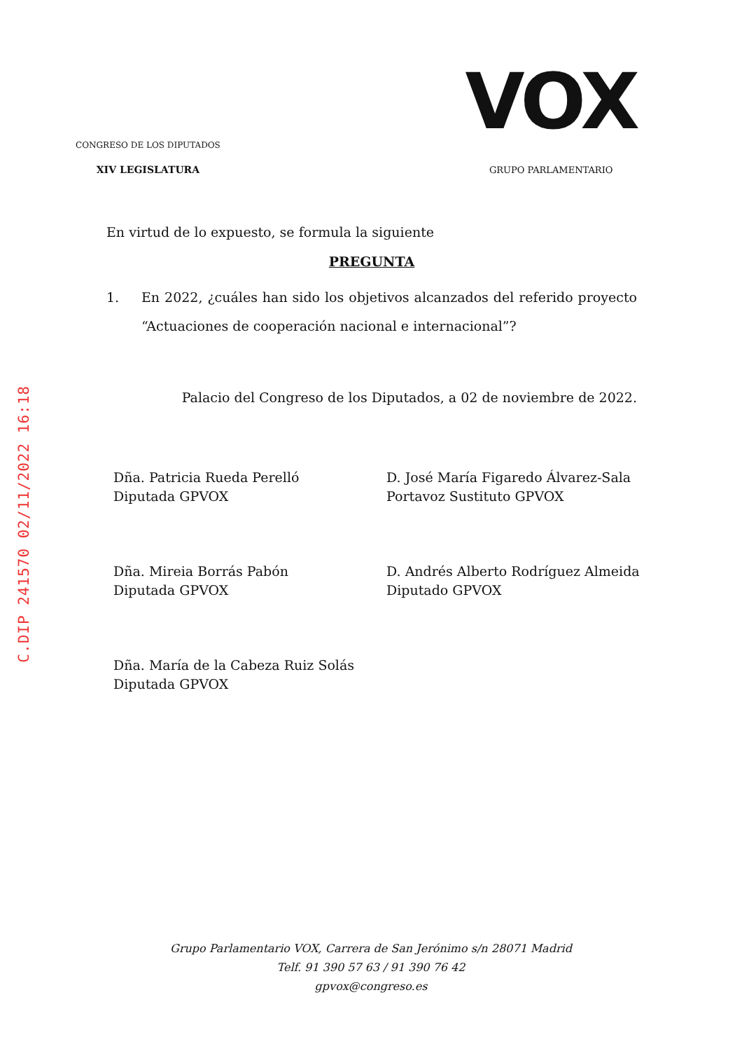C.DIP 241570 02/11/2022 16:18
CONGRESO DE LOS DIPUTADOS
XIV LEGISLATURA
VOX
GRUPO PARLAMENTARIO
En virtud de lo expuesto, se formula la siguiente
PREGUNTA
1. En 2022, ¿cuáles han sido los objetivos alcanzados del referido proyecto “Actuaciones de cooperación nacional e internacional”?
Palacio del Congreso de los Diputados, a 02 de noviembre de 2022.
Dña. Patricia Rueda Perelló
Diputada GPVOX
D. José María Figaredo Álvarez-Sala
Portavoz Sustituto GPVOX
Dña. Mireia Borrás Pabón
Diputada GPVOX
D. Andrés Alberto Rodríguez Almeida
Diputado GPVOX
Dña. María de la Cabeza Ruiz Solás
Diputada GPVOX
Grupo Parlamentario VOX, Carrera de San Jerónimo s/n 28071 Madrid
Telf. 91 390 57 63 / 91 390 76 42
gpvox@congreso.es